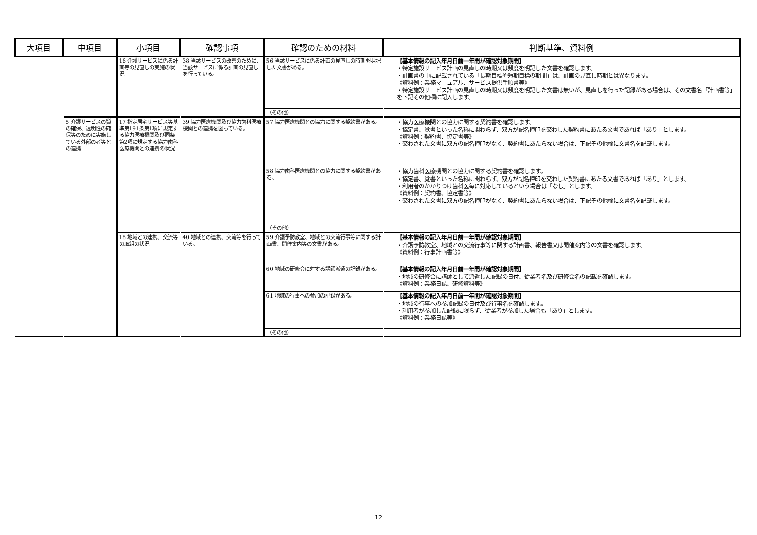| 大項目 | 中項目 | 小項目 | 確認事項 | 確認のための材料 | 判断基準、資料例 |
| --- | --- | --- | --- | --- | --- |
| | | 16 介護サービスに係る計画等の見直しの実施の状況 | 38 当該サービスの改善のために、当該サービスに係る計画の見直しを行っている。 | 56 当該サービスに係る計画の見直しの時期を明記した文書がある。 | 【基本情報の記入年月日前一年間が確認対象期間】 ・特定施設サービス計画の見直しの時期又は頻度を明記した文書を確認します。 ・計画書の中に記載されている「長期目標や短期目標の期間」は、計画の見直し時期とは異なります。 《資料例：業務マニュアル、サービス提供手順書等》 ・特定施設サービス計画の見直しの時期又は頻度を明記した文書は無いが、見直しを行った記録がある場合は、その文書名「計画書等」を下記その他欄に記入します。 |
| | | | | （その他） | |
| | 5 介護サービスの質の確保、透明性の確保等のために実施している外部の者等との連携 | 17 指定居宅サービス等基準第191条第1項に規定する協力医療機関及び同条第2項に規定する協力歯科医療機関との連携の状況 | 39 協力医療機関及び協力歯科医療機関との連携を図っている。 | 57 協力医療機関との協力に関する契約書がある。 | ・協力医療機関との協力に関する契約書を確認します。 ・協定書、覚書といった名称に関わらず、双方が記名押印を交わした契約書にあたる文書であれば「あり」とします。 《資料例：契約書、協定書等》 ・交わされた文書に双方の記名押印がなく、契約書にあたらない場合は、下記その他欄に文書名を記載します。 |
| | | | | 58 協力歯科医療機関との協力に関する契約書がある。 | ・協力歯科医療機関との協力に関する契約書を確認します。 ・協定書、覚書といった名称に関わらず、双方が記名押印を交わした契約書にあたる文書であれば「あり」とします。 ・利用者のかかりつけ歯科医毎に対応しているという場合は「なし」とします。 《資料例：契約書、協定書等》 ・交わされた文書に双方の記名押印がなく、契約書にあたらない場合は、下記その他欄に文書名を記載します。 |
| | | | | （その他） | |
| | | 18 地域との連携、交流等の取組の状況 | 40 地域との連携、交流等を行っている。 | 59 介護予防教室、地域との交流行事等に関する計画書、開催案内等の文書がある。 | 【基本情報の記入年月日前一年間が確認対象期間】 ・介護予防教室、地域との交流行事等に関する計画書、報告書又は開催案内等の文書を確認します。 《資料例：行事計画書等》 |
| | | | | 60 地域の研修会に対する講師派遣の記録がある。 | 【基本情報の記入年月日前一年間が確認対象期間】 ・地域の研修会に講師として派遣した記録の日付、従業者名及び研修会名の記載を確認します。 《資料例：業務日誌、研修資料等》 |
| | | | | 61 地域の行事への参加の記録がある。 | 【基本情報の記入年月日前一年間が確認対象期間】 ・地域の行事への参加記録の日付及び行事名を確認します。 ・利用者が参加した記録に限らず、従業者が参加した場合も「あり」とします。 《資料例：業務日誌等》 |
| | | | | （その他） | |
12